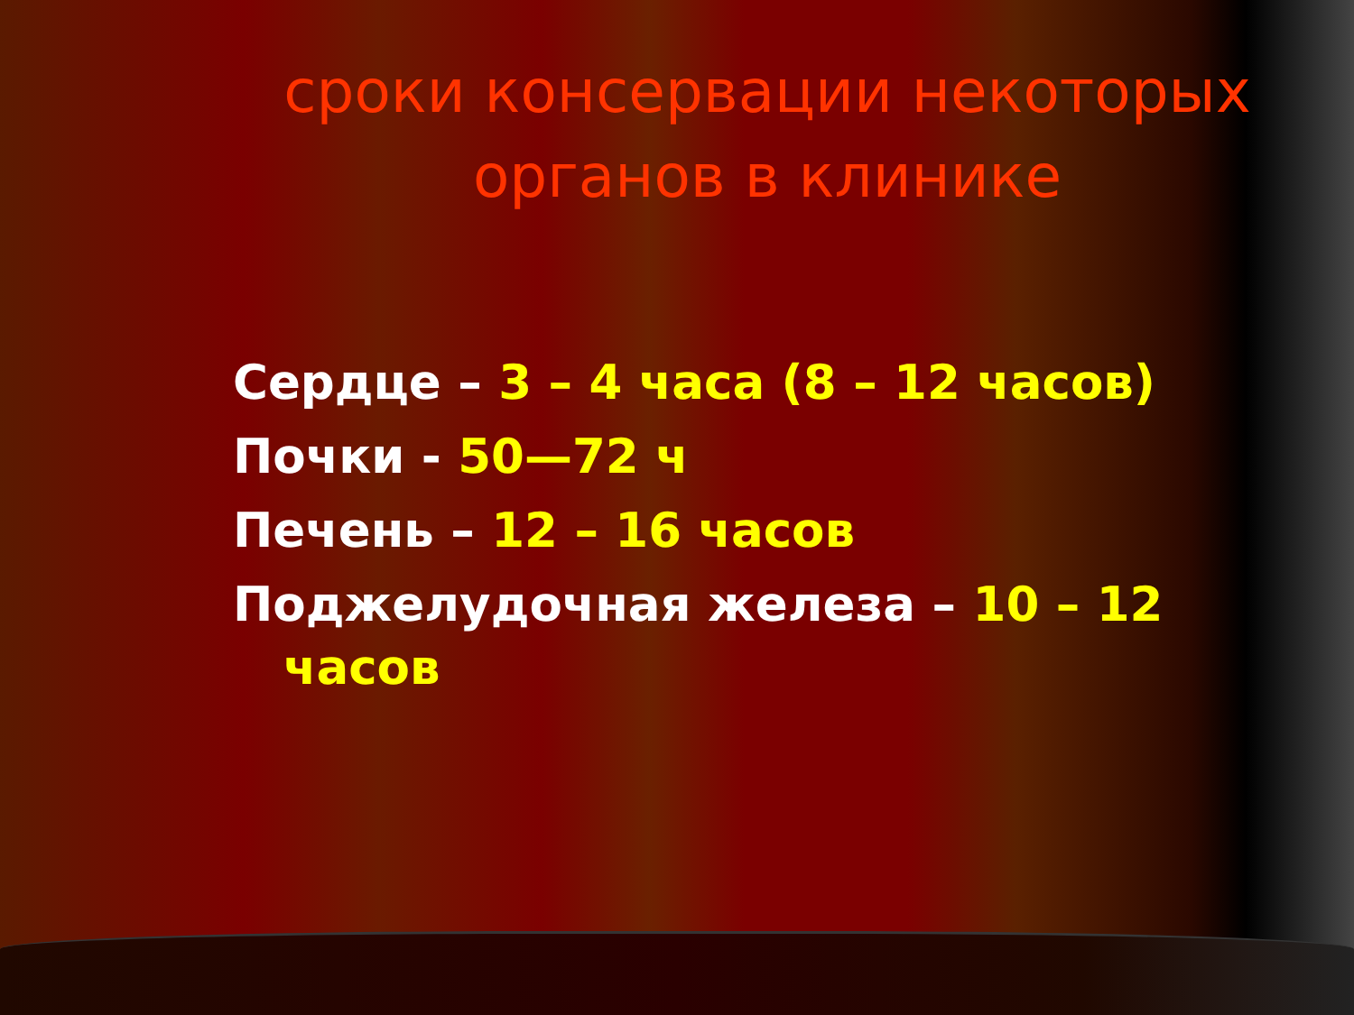сроки консервации некоторых органов в клинике
Сердце – 3 – 4 часа (8 – 12 часов)
Почки - 50—72 ч
Печень – 12 – 16 часов
Поджелудочная железа – 10 – 12
часов